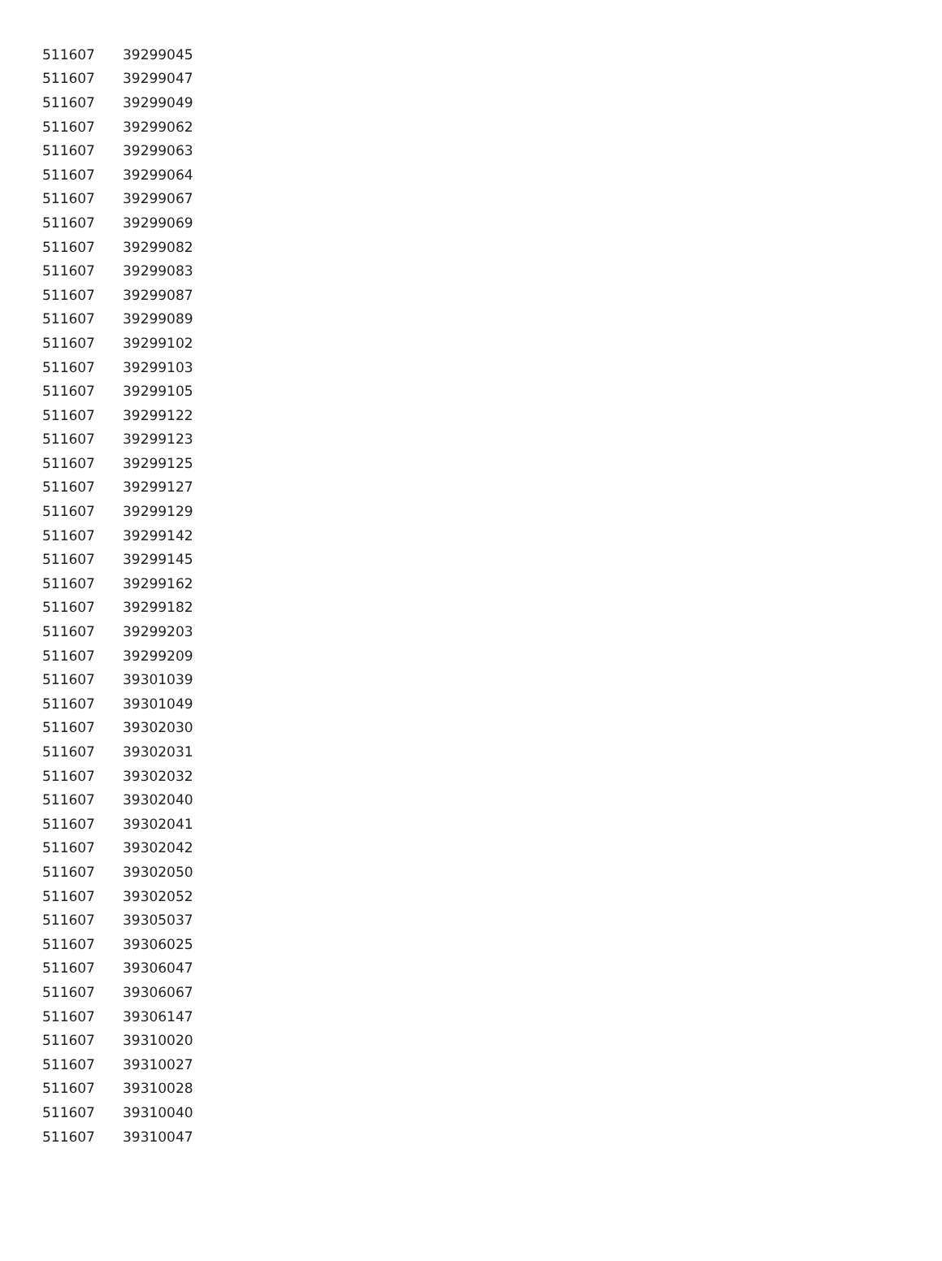| 511607 | 39299045 |
| 511607 | 39299047 |
| 511607 | 39299049 |
| 511607 | 39299062 |
| 511607 | 39299063 |
| 511607 | 39299064 |
| 511607 | 39299067 |
| 511607 | 39299069 |
| 511607 | 39299082 |
| 511607 | 39299083 |
| 511607 | 39299087 |
| 511607 | 39299089 |
| 511607 | 39299102 |
| 511607 | 39299103 |
| 511607 | 39299105 |
| 511607 | 39299122 |
| 511607 | 39299123 |
| 511607 | 39299125 |
| 511607 | 39299127 |
| 511607 | 39299129 |
| 511607 | 39299142 |
| 511607 | 39299145 |
| 511607 | 39299162 |
| 511607 | 39299182 |
| 511607 | 39299203 |
| 511607 | 39299209 |
| 511607 | 39301039 |
| 511607 | 39301049 |
| 511607 | 39302030 |
| 511607 | 39302031 |
| 511607 | 39302032 |
| 511607 | 39302040 |
| 511607 | 39302041 |
| 511607 | 39302042 |
| 511607 | 39302050 |
| 511607 | 39302052 |
| 511607 | 39305037 |
| 511607 | 39306025 |
| 511607 | 39306047 |
| 511607 | 39306067 |
| 511607 | 39306147 |
| 511607 | 39310020 |
| 511607 | 39310027 |
| 511607 | 39310028 |
| 511607 | 39310040 |
| 511607 | 39310047 |